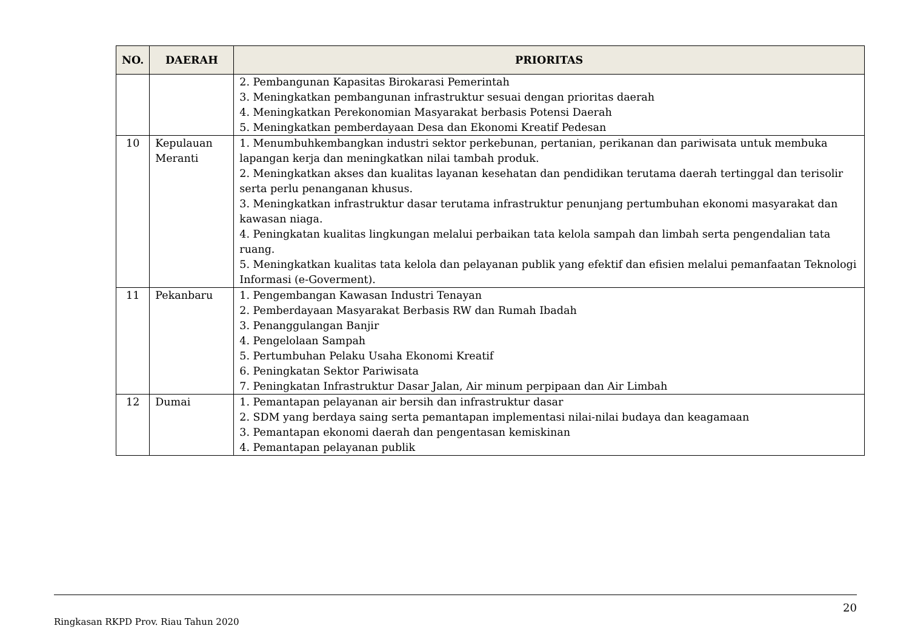| NO. | DAERAH | PRIORITAS |
| --- | --- | --- |
| | | 2. Pembangunan Kapasitas Birokarasi Pemerintah 3. Meningkatkan pembangunan infrastruktur sesuai dengan prioritas daerah 4. Meningkatkan Perekonomian Masyarakat berbasis Potensi Daerah 5. Meningkatkan pemberdayaan Desa dan Ekonomi Kreatif Pedesan |
| 10 | Kepulauan Meranti | 1. Menumbuhkembangkan industri sektor perkebunan, pertanian, perikanan dan pariwisata untuk membuka lapangan kerja dan meningkatkan nilai tambah produk. 2. Meningkatkan akses dan kualitas layanan kesehatan dan pendidikan terutama daerah tertinggal dan terisolir serta perlu penanganan khusus. 3. Meningkatkan infrastruktur dasar terutama infrastruktur penunjang pertumbuhan ekonomi masyarakat dan kawasan niaga. 4. Peningkatan kualitas lingkungan melalui perbaikan tata kelola sampah dan limbah serta pengendalian tata ruang. 5. Meningkatkan kualitas tata kelola dan pelayanan publik yang efektif dan efisien melalui pemanfaatan Teknologi Informasi (e-Goverment). |
| 11 | Pekanbaru | 1. Pengembangan Kawasan Industri Tenayan 2. Pemberdayaan Masyarakat Berbasis RW dan Rumah Ibadah 3. Penanggulangan Banjir 4. Pengelolaan Sampah 5. Pertumbuhan Pelaku Usaha Ekonomi Kreatif 6. Peningkatan Sektor Pariwisata 7. Peningkatan Infrastruktur Dasar Jalan, Air minum perpipaan dan Air Limbah |
| 12 | Dumai | 1. Pemantapan pelayanan air bersih dan infrastruktur dasar 2. SDM yang berdaya saing serta pemantapan implementasi nilai-nilai budaya dan keagamaan 3. Pemantapan ekonomi daerah dan pengentasan kemiskinan 4. Pemantapan pelayanan publik |
20
Ringkasan RKPD Prov. Riau Tahun 2020